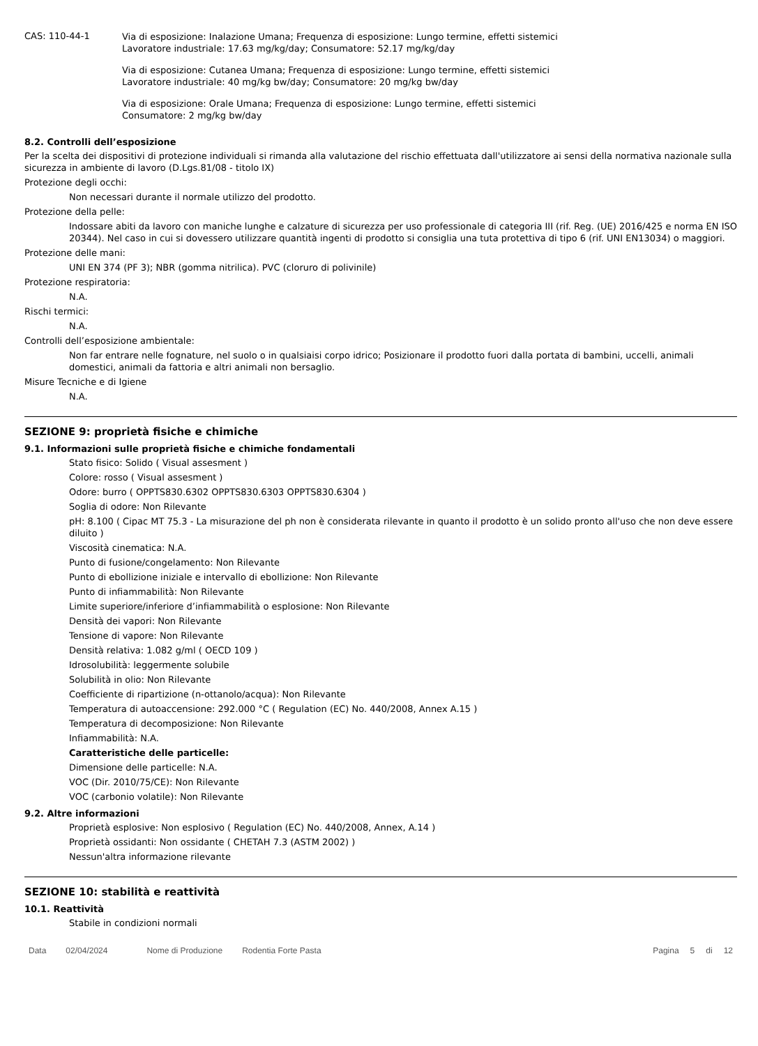CAS: 110-44-1
Via di esposizione: Inalazione Umana; Frequenza di esposizione: Lungo termine, effetti sistemici
Lavoratore industriale: 17.63 mg/kg/day; Consumatore: 52.17 mg/kg/day
Via di esposizione: Cutanea Umana; Frequenza di esposizione: Lungo termine, effetti sistemici
Lavoratore industriale: 40 mg/kg bw/day; Consumatore: 20 mg/kg bw/day
Via di esposizione: Orale Umana; Frequenza di esposizione: Lungo termine, effetti sistemici
Consumatore: 2 mg/kg bw/day
8.2. Controlli dell’esposizione
Per la scelta dei dispositivi di protezione individuali si rimanda alla valutazione del rischio effettuata dall'utilizzatore ai sensi della normativa nazionale sulla sicurezza in ambiente di lavoro (D.Lgs.81/08 - titolo IX)
Protezione degli occhi:
Non necessari durante il normale utilizzo del prodotto.
Protezione della pelle:
Indossare abiti da lavoro con maniche lunghe e calzature di sicurezza per uso professionale di categoria III (rif. Reg. (UE) 2016/425 e norma EN ISO 20344). Nel caso in cui si dovessero utilizzare quantità ingenti di prodotto si consiglia una tuta protettiva di tipo 6 (rif. UNI EN13034) o maggiori.
Protezione delle mani:
UNI EN 374 (PF 3); NBR (gomma nitrilica). PVC (cloruro di polivinile)
Protezione respiratoria:
N.A.
Rischi termici:
N.A.
Controlli dell’esposizione ambientale:
Non far entrare nelle fognature, nel suolo o in qualsiaisi corpo idrico; Posizionare il prodotto fuori dalla portata di bambini, uccelli, animali domestici, animali da fattoria e altri animali non bersaglio.
Misure Tecniche e di Igiene
N.A.
SEZIONE 9: proprietà fisiche e chimiche
9.1. Informazioni sulle proprietà fisiche e chimiche fondamentali
Stato fisico: Solido ( Visual assesment )
Colore: rosso ( Visual assesment )
Odore: burro ( OPPTS830.6302 OPPTS830.6303 OPPTS830.6304 )
Soglia di odore: Non Rilevante
pH: 8.100 ( Cipac MT 75.3 - La misurazione del ph non è considerata rilevante in quanto il prodotto è un solido pronto all'uso che non deve essere diluito )
Viscosità cinematica: N.A.
Punto di fusione/congelamento: Non Rilevante
Punto di ebollizione iniziale e intervallo di ebollizione: Non Rilevante
Punto di infiammabilità: Non Rilevante
Limite superiore/inferiore d’infiammabilità o esplosione: Non Rilevante
Densità dei vapori: Non Rilevante
Tensione di vapore: Non Rilevante
Densità relativa: 1.082 g/ml ( OECD 109 )
Idrosolubilità: leggermente solubile
Solubilità in olio: Non Rilevante
Coefficiente di ripartizione (n-ottanolo/acqua): Non Rilevante
Temperatura di autoaccensione: 292.000 °C ( Regulation (EC) No. 440/2008, Annex A.15 )
Temperatura di decomposizione: Non Rilevante
Infiammabilità: N.A.
Caratteristiche delle particelle:
Dimensione delle particelle: N.A.
VOC (Dir. 2010/75/CE): Non Rilevante
VOC (carbonio volatile): Non Rilevante
9.2. Altre informazioni
Proprietà esplosive: Non esplosivo ( Regulation (EC) No. 440/2008, Annex, A.14 )
Proprietà ossidanti: Non ossidante ( CHETAH 7.3 (ASTM 2002) )
Nessun'altra informazione rilevante
SEZIONE 10: stabilità e reattività
10.1. Reattività
Stabile in condizioni normali
Data 02/04/2024 Nome di Produzione Rodentia Forte Pasta Pagina 5 di 12